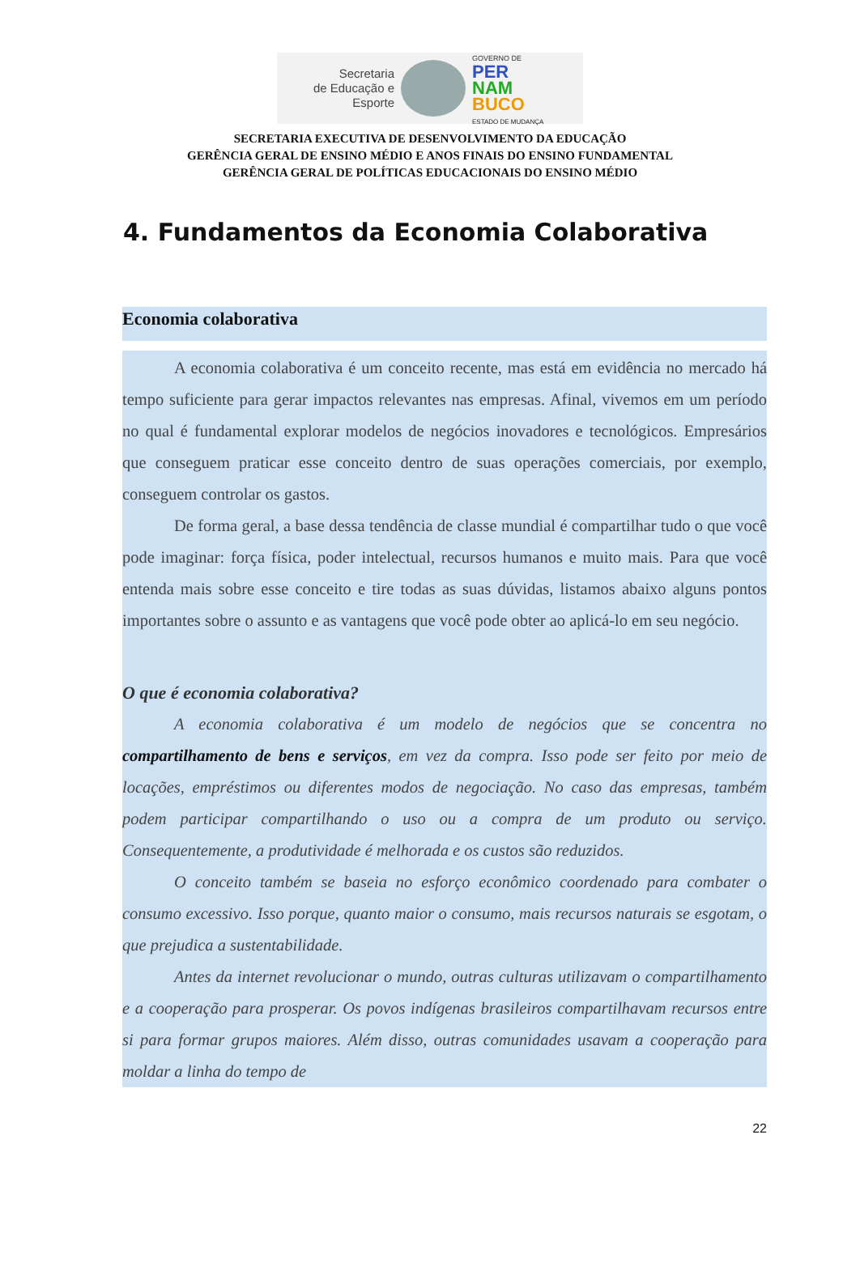Secretaria
de Educação e
Esporte
GOVERNO DE
PER
NAM
BUCO
ESTADO DE MUDANÇA
SECRETARIA EXECUTIVA DE DESENVOLVIMENTO DA EDUCAÇÃO
GERÊNCIA GERAL DE ENSINO MÉDIO E ANOS FINAIS DO ENSINO FUNDAMENTAL
GERÊNCIA GERAL DE POLÍTICAS EDUCACIONAIS DO ENSINO MÉDIO
4. Fundamentos da Economia Colaborativa
Economia colaborativa
A economia colaborativa é um conceito recente, mas está em evidência no mercado há tempo suficiente para gerar impactos relevantes nas empresas. Afinal, vivemos em um período no qual é fundamental explorar modelos de negócios inovadores e tecnológicos. Empresários que conseguem praticar esse conceito dentro de suas operações comerciais, por exemplo, conseguem controlar os gastos.
De forma geral, a base dessa tendência de classe mundial é compartilhar tudo o que você pode imaginar: força física, poder intelectual, recursos humanos e muito mais. Para que você entenda mais sobre esse conceito e tire todas as suas dúvidas, listamos abaixo alguns pontos importantes sobre o assunto e as vantagens que você pode obter ao aplicá-lo em seu negócio.
O que é economia colaborativa?
A economia colaborativa é um modelo de negócios que se concentra no compartilhamento de bens e serviços, em vez da compra. Isso pode ser feito por meio de locações, empréstimos ou diferentes modos de negociação. No caso das empresas, também podem participar compartilhando o uso ou a compra de um produto ou serviço. Consequentemente, a produtividade é melhorada e os custos são reduzidos.
O conceito também se baseia no esforço econômico coordenado para combater o consumo excessivo. Isso porque, quanto maior o consumo, mais recursos naturais se esgotam, o que prejudica a sustentabilidade.
Antes da internet revolucionar o mundo, outras culturas utilizavam o compartilhamento e a cooperação para prosperar. Os povos indígenas brasileiros compartilhavam recursos entre si para formar grupos maiores. Além disso, outras comunidades usavam a cooperação para moldar a linha do tempo de
22